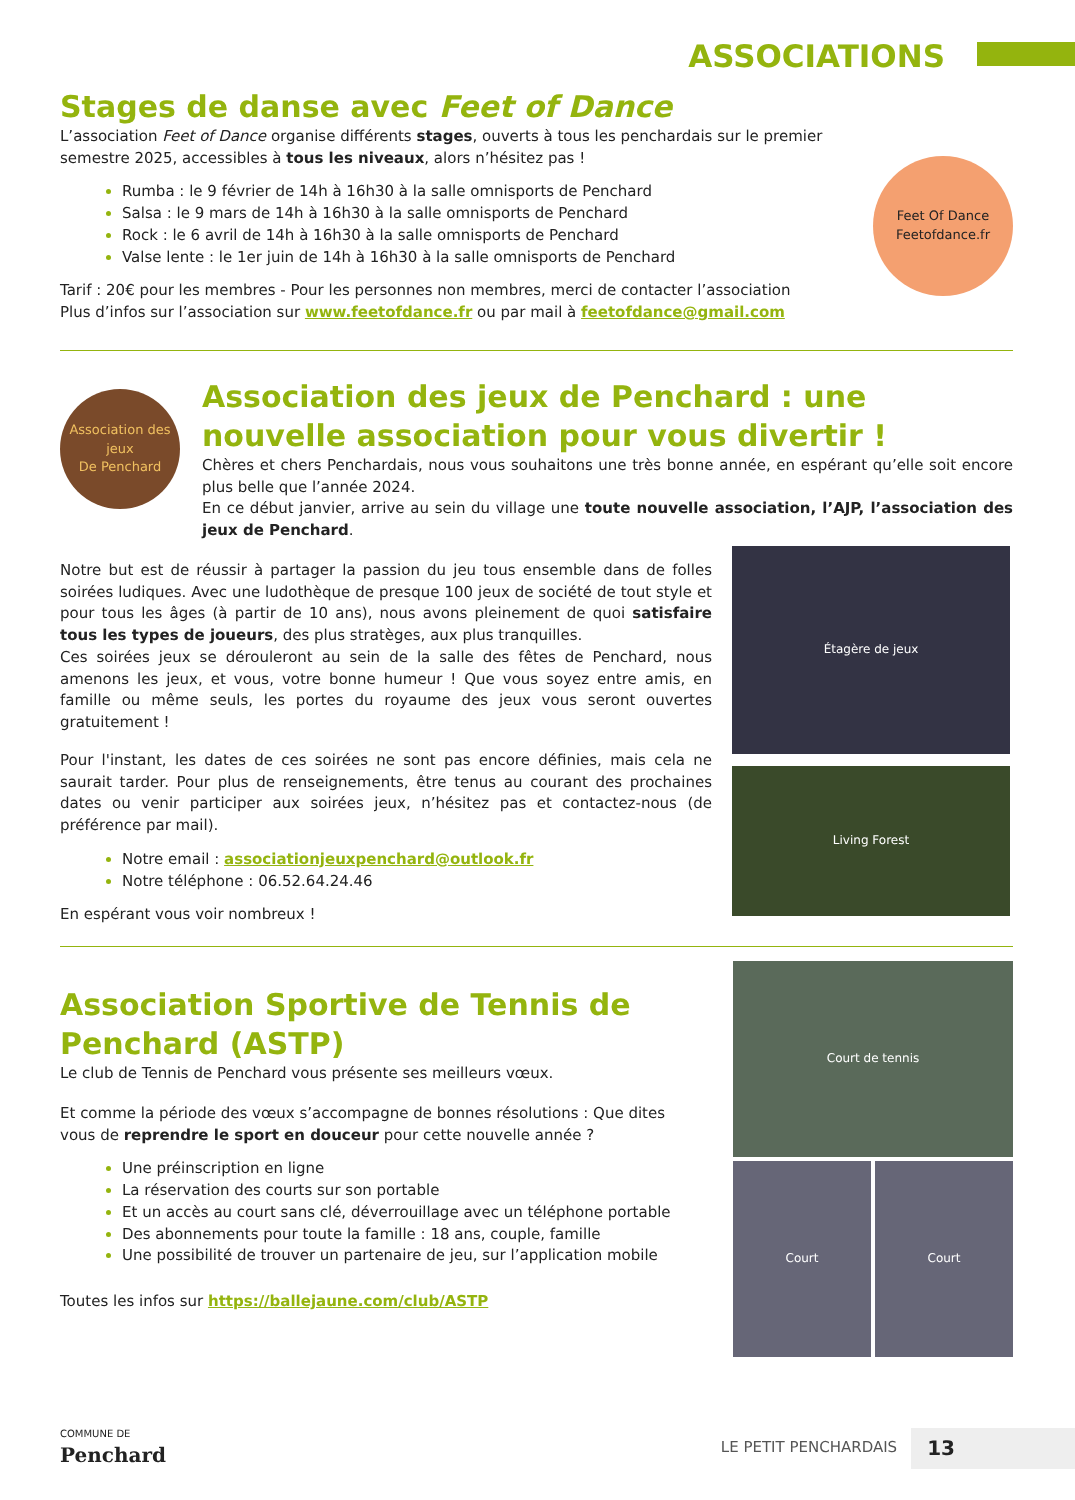ASSOCIATIONS
Stages de danse avec Feet of Dance
L’association Feet of Dance organise différents stages, ouverts à tous les penchardais sur le premier semestre 2025, accessibles à tous les niveaux, alors n’hésitez pas !
Rumba : le 9 février de 14h à 16h30 à la salle omnisports de Penchard
Salsa : le 9 mars de 14h à 16h30 à la salle omnisports de Penchard
Rock : le 6 avril de 14h à 16h30 à la salle omnisports de Penchard
Valse lente : le 1er juin de 14h à 16h30 à la salle omnisports de Penchard
Tarif : 20€ pour les membres - Pour les personnes non membres, merci de contacter l’association
Plus d’infos sur l’association sur www.feetofdance.fr ou par mail à feetofdance@gmail.com
Feet Of Dance
Feetofdance.fr
Association des jeux
De Penchard
Association des jeux de Penchard : une nouvelle association pour vous divertir !
Chères et chers Penchardais, nous vous souhaitons une très bonne année, en espérant qu’elle soit encore plus belle que l’année 2024.
En ce début janvier, arrive au sein du village une toute nouvelle association, l’AJP, l’association des jeux de Penchard.
Notre but est de réussir à partager la passion du jeu tous ensemble dans de folles soirées ludiques. Avec une ludothèque de presque 100 jeux de société de tout style et pour tous les âges (à partir de 10 ans), nous avons pleinement de quoi satisfaire tous les types de joueurs, des plus stratèges, aux plus tranquilles.
Ces soirées jeux se dérouleront au sein de la salle des fêtes de Penchard, nous amenons les jeux, et vous, votre bonne humeur ! Que vous soyez entre amis, en famille ou même seuls, les portes du royaume des jeux vous seront ouvertes gratuitement !
Pour l'instant, les dates de ces soirées ne sont pas encore définies, mais cela ne saurait tarder. Pour plus de renseignements, être tenus au courant des prochaines dates ou venir participer aux soirées jeux, n’hésitez pas et contactez-nous (de préférence par mail).
Notre email : associationjeuxpenchard@outlook.fr
Notre téléphone : 06.52.64.24.46
En espérant vous voir nombreux !
Étagère de jeux
Living Forest
Association Sportive de Tennis de Penchard (ASTP)
Le club de Tennis de Penchard vous présente ses meilleurs vœux.
Et comme la période des vœux s’accompagne de bonnes résolutions : Que dites vous de reprendre le sport en douceur pour cette nouvelle année ?
Une préinscription en ligne
La réservation des courts sur son portable
Et un accès au court sans clé, déverrouillage avec un téléphone portable
Des abonnements pour toute la famille : 18 ans, couple, famille
Une possibilité de trouver un partenaire de jeu, sur l’application mobile
Toutes les infos sur https://ballejaune.com/club/ASTP
Court de tennis
Court Court
COMMUNE DE
Penchard
LE PETIT PENCHARDAIS 13